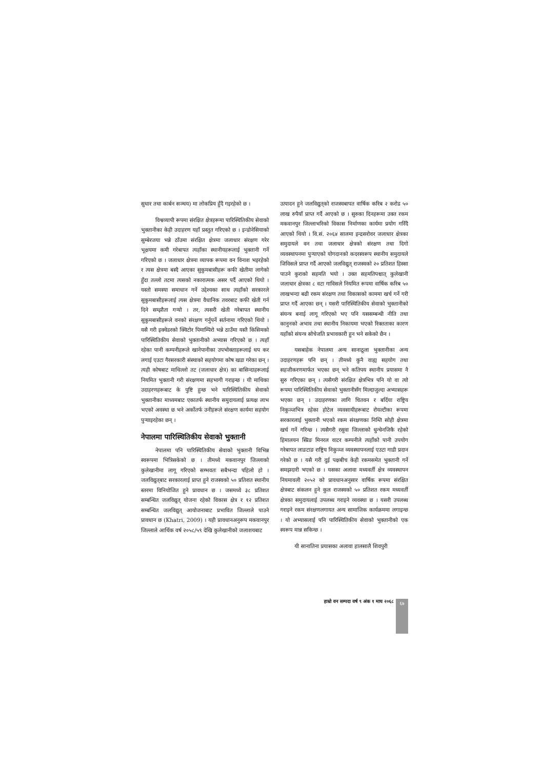सुधार तथा कार्बन सञ्चय) मा लोकप्रिय हुँदै गइरहेको छ ।
विश्वव्यापी रूपमा संरक्षित क्षेत्रहरूमा पारिस्थितिकीय सेवाको भुक्तानीका केही उदाहरण यहाँ प्रस्तुत गरिएको छ । इन्डोनेसियाको सुम्बेरजया भन्ने ठाँउमा संरक्षित क्षेत्रमा जलाधार संरक्षण गरेर भूक्षयमा कमी गरेबापत त्यहाँका स्थानीयहरूलाई भुक्तानी गर्ने गरिएको छ । जलाधार क्षेत्रमा व्यापक रूपमा वन विनाश भइरहेको र त्यस क्षेत्रमा बस्दै आएका सुकुमबासीहरू कफी खेतीमा लागेको हुँदा तल्लो तटमा त्यसको नकारात्मक असर पर्दै आएको थियो । यस्तो समस्या समाधान गर्ने उद्देश्यका साथ त्यहाँको सरकारले सुकुमबासीहरूलाई त्यस क्षेत्रमा वैधानिक तवरबाट कफी खेती गर्न दिने सम्झौता गऱ्यो । तर, त्यसरी खेती गरेबापत स्थानीय सुकुमबासीहरूले वनको संरक्षण गर्नुपर्ने सर्तनामा गरिएको थियो । यसै गरी इक्वेडरको क्विटोर पिमाम्पिरो भन्ने ठाउँमा यस्तै किसिमको पारिस्थितिकीय सेवाको भुक्तानीको अभ्यास गरिएको छ । त्यहाँ रहेका पानी कम्पनीहरूले खानेपानीका उपभोक्ताहरूलाई थप कर लगाई एउटा गैरसरकारी संस्थाको सहयोगमा कोष खडा गरेका छन् । त्यही कोषबाट माथिल्लो तट (जलाधार क्षेत्र) का बासिन्दाहरूलाई नियमित भुक्तानी गरी संरक्षणमा सहभागी गराइन्छ । यी माथिका उदाहरणहरूबाट के पुष्टि हुन्छ भने पारिस्थितिकीय सेवाको भुक्तानीका माध्यमबाट एकातर्फ स्थानीय समुदायलाई प्रत्यक्ष लाभ भएको अवस्था छ भने अर्कोतर्फ उनीहरूले संरक्षण कार्यमा सहयोग पुऱ्याइरहेका छन् ।
नेपालमा पारिस्थितिकीय सेवाको भुक्तानी
नेपालमा पनि पारिस्थितिकीय सेवाको भुक्तानी विभिन्न स्वरूपमा भित्रिसकेको छ । तीमध्ये मकवानपुर जिल्लाको कुलेखानीमा लागू गरिएको सम्भवतः सबैभन्दा पहिलो हो । जलविद्युत्‌बाट सरकारलाई प्राप्त हुने राजस्वको ५० प्रतिशत स्थानीय स्तरमा विनियोजित हुने प्रावधान छ । जसमध्ये ३८ प्रतिशत सम्बन्धित जलविद्युत् योजना रहेको विकास क्षेत्र र १२ प्रतिशत सम्बन्धित जलविद्युत् आयोजनाबाट प्रभावित जिल्लाले पाउने प्रावधान छ (Khatri, 2009) । यही प्रावधानअनुरूप मकवानपुर जिल्लाले आर्थिक वर्ष २०५८/५९ देखि कुलेखानीको जलाशयबाट
उत्पादन हुने जलविद्युत्‌को राजस्वबापत वार्षिक करिब २ करोड ५० लाख रुपैयाँ प्राप्त गर्दै आएको छ । सुरुका दिनहरूमा उक्त रकम मकवानपुर जिल्लाभरिको विकास निर्माणका कार्यमा प्रयोग गरिँदै आएको थियो । वि.सं. २०६४ सालमा इन्द्रसरोवर जलाधार क्षेत्रका समुदायले वन तथा जलाधार क्षेत्रको संरक्षण तथा दिगो व्यवस्थापनमा पुऱ्याएको योगदानको कदरस्वरूप स्थानीय समुदायले जिविसले प्राप्त गर्दै आएको जलविद्युत् राजस्वको २० प्रतिशत हिस्सा पाउने कुराको सहमति भयो । उक्त सहमतिपश्चात् कुलेखानी जलाधार क्षेत्रका ८ वटा गाविसले नियमित रूपमा वार्षिक करिब ५० लाखभन्दा बढी रकम संरक्षण तथा विकासको काममा खर्च गर्ने गरी प्राप्त गर्दै आएका छन् । यसरी पारिस्थितिकीय सेवाको भुक्तानीको संयन्त्र बनाई लागू गरिएको भए पनि यससम्बन्धी नीति तथा कानुनको अभाव तथा स्थानीय निकायमा भएको रिक्तताका कारण यहाँको संयन्त्र सोचेजति प्रभावकारी हुन भने सकेको छैन ।
यसबाहेक नेपालमा अन्य सानाठूला भुक्तानीका अन्य उदाहरणहरू पनि छन् । तीमध्ये कुनै वाह्य सहयोग तथा सहजीकरणमार्फत भएका छन् भने कतिपय स्थानीय प्रयासमा नै सुरु गरिएका छन् । त्यसैगरी संरक्षित क्षेत्रभित्र पनि यो वा त्यो रूपमा पारिस्थितिकीय सेवाको भुक्तानीसँग मिल्दाजुल्दा अभ्यासहरू भएका छन् । उदाहरणका लागि चितवन र बर्दिया राष्ट्रिय निकुञ्जभित्र रहेका होटेल व्यवसायीहरूबाट रोयल्टीका रूपमा सरकारलाई भुक्तानी भएको रकम संरक्षणका निम्ति सोही क्षेत्रमा खर्च गर्ने गरिन्छ । त्यसैगरी रसुवा जिल्लाको धुन्चेनजिकै रहेको हिमालयन स्प्रिङ मिनरल वाटर कम्पनीले त्यहाँको पानी उपयोग गरेबापत लाङटाङ राष्ट्रिय निकुञ्ज व्यवस्थापनलाई एउटा गाडी प्रदान गरेको छ । यसै गरी दुई पक्षबीच केही रकमसमेत भुक्तानी गर्ने समझदारी भएको छ । यसका अलावा मध्यवर्ती क्षेत्र व्यवस्थापन नियमावली २०५२ को प्रावधानअनुसार वार्षिक रूपमा संरक्षित क्षेत्रबाट संकलन हुने कुल राजस्वको ५० प्रतिशत रकम मध्यवर्ती क्षेत्रका समुदायलाई उपलब्ध गराइने व्यवस्था छ । यसरी उपलब्ध गराइने रकम संरक्षणलगायत अन्य सामाजिक कार्यक्रममा लगाइन्छ । यो अभ्यासलाई पनि पारिस्थितिकीय सेवाको भुक्तानीको एक स्वरूप मान्न सकिन्छ ।
यी सानातिना प्रयासका अलावा हालसालै शिवपुरी
हाम्रो वन सम्पदा वर्ष ९ अंक १ माघ २०६८ ६७